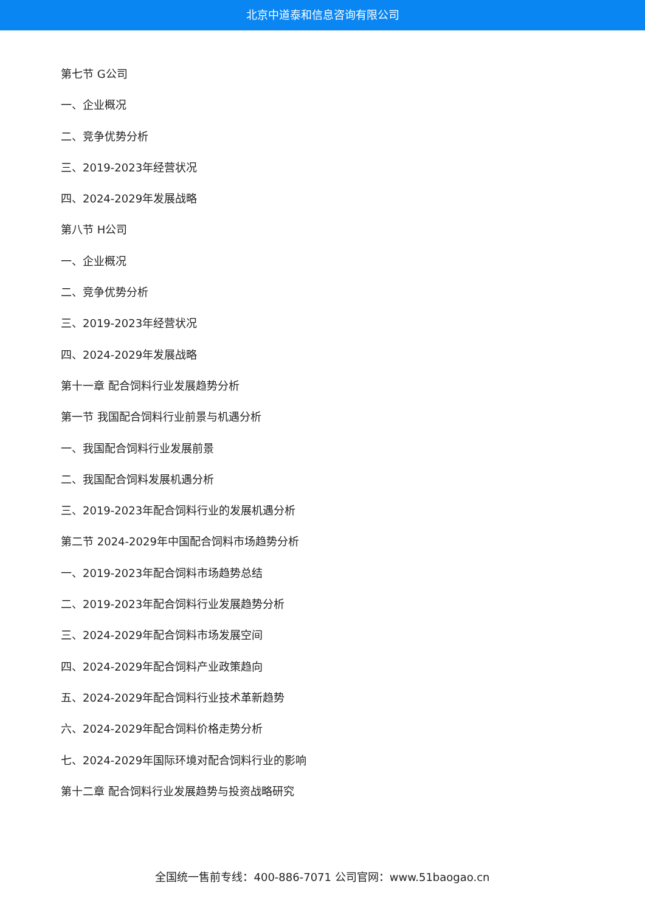北京中道泰和信息咨询有限公司
第七节 G公司
一、企业概况
二、竞争优势分析
三、2019-2023年经营状况
四、2024-2029年发展战略
第八节 H公司
一、企业概况
二、竞争优势分析
三、2019-2023年经营状况
四、2024-2029年发展战略
第十一章 配合饲料行业发展趋势分析
第一节 我国配合饲料行业前景与机遇分析
一、我国配合饲料行业发展前景
二、我国配合饲料发展机遇分析
三、2019-2023年配合饲料行业的发展机遇分析
第二节 2024-2029年中国配合饲料市场趋势分析
一、2019-2023年配合饲料市场趋势总结
二、2019-2023年配合饲料行业发展趋势分析
三、2024-2029年配合饲料市场发展空间
四、2024-2029年配合饲料产业政策趋向
五、2024-2029年配合饲料行业技术革新趋势
六、2024-2029年配合饲料价格走势分析
七、2024-2029年国际环境对配合饲料行业的影响
第十二章 配合饲料行业发展趋势与投资战略研究
全国统一售前专线：400-886-7071 公司官网：www.51baogao.cn